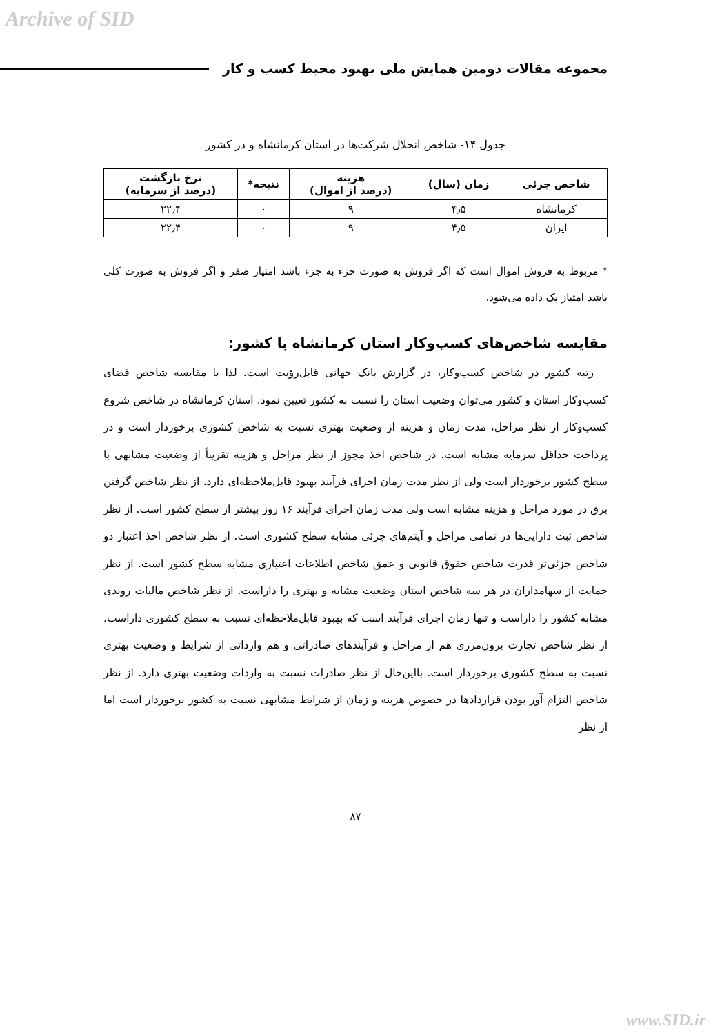Archive of SID
مجموعه مقالات دومین همایش ملی بهبود محیط کسب و کار
جدول ۱۴- شاخص انحلال شرکت‌ها در استان کرمانشاه و در کشور
| شاخص جزئی | زمان (سال) | هزینه (درصد از اموال) | نتیجه* | نرخ بازگشت (درصد از سرمایه) |
| --- | --- | --- | --- | --- |
| کرمانشاه | ۴٫۵ | ۹ | ۰ | ۲۲٫۴ |
| ایران | ۴٫۵ | ۹ | ۰ | ۲۲٫۴ |
* مربوط به فروش اموال است که اگر فروش به صورت جزء به جزء باشد امتیاز صفر و اگر فروش به صورت کلی باشد امتیاز یک داده می‌شود.
مقایسه شاخص‌های کسب‌وکار استان کرمانشاه با کشور:
رتبه کشور در شاخص کسب‌وکار، در گزارش بانک جهانی قابل‌رؤیت است. لذا با مقایسه شاخص فضای کسب‌وکار استان و کشور می‌توان وضعیت استان را نسبت به کشور تعیین نمود. استان کرمانشاه در شاخص شروع کسب‌وکار از نظر مراحل، مدت زمان و هزینه از وضعیت بهتری نسبت به شاخص کشوری برخوردار است و در پرداخت حداقل سرمایه مشابه است. در شاخص اخذ مجوز از نظر مراحل و هزینه تقریباً از وضعیت مشابهی با سطح کشور برخوردار است ولی از نظر مدت زمان اجرای فرآیند بهبود قابل‌ملاحظه‌ای دارد. از نظر شاخص گرفتن برق در مورد مراحل و هزینه مشابه است ولی مدت زمان اجرای فرآیند ۱۶ روز بیشتر از سطح کشور است. از نظر شاخص ثبت دارایی‌ها در تمامی مراحل و آیتم‌های جزئی مشابه سطح کشوری است. از نظر شاخص اخذ اعتبار دو شاخص جزئی‌تر قدرت شاخص حقوق قانونی و عمق شاخص اطلاعات اعتباری مشابه سطح کشور است. از نظر حمایت از سهامداران در هر سه شاخص استان وضعیت مشابه و بهتری را داراست. از نظر شاخص مالیات روندی مشابه کشور را داراست و تنها زمان اجرای فرآیند است که بهبود قابل‌ملاحظه‌ای نسبت به سطح کشوری داراست. از نظر شاخص تجارت برون‌مرزی هم از مراحل و فرآیندهای صادراتی و هم وارداتی از شرایط و وضعیت بهتری نسبت به سطح کشوری برخوردار است. بااین‌حال از نظر صادرات نسبت به واردات وضعیت بهتری دارد. از نظر شاخص التزام آور بودن قراردادها در خصوص هزینه و زمان از شرایط مشابهی نسبت به کشور برخوردار است اما از نظر
۸۷
www.SID.ir